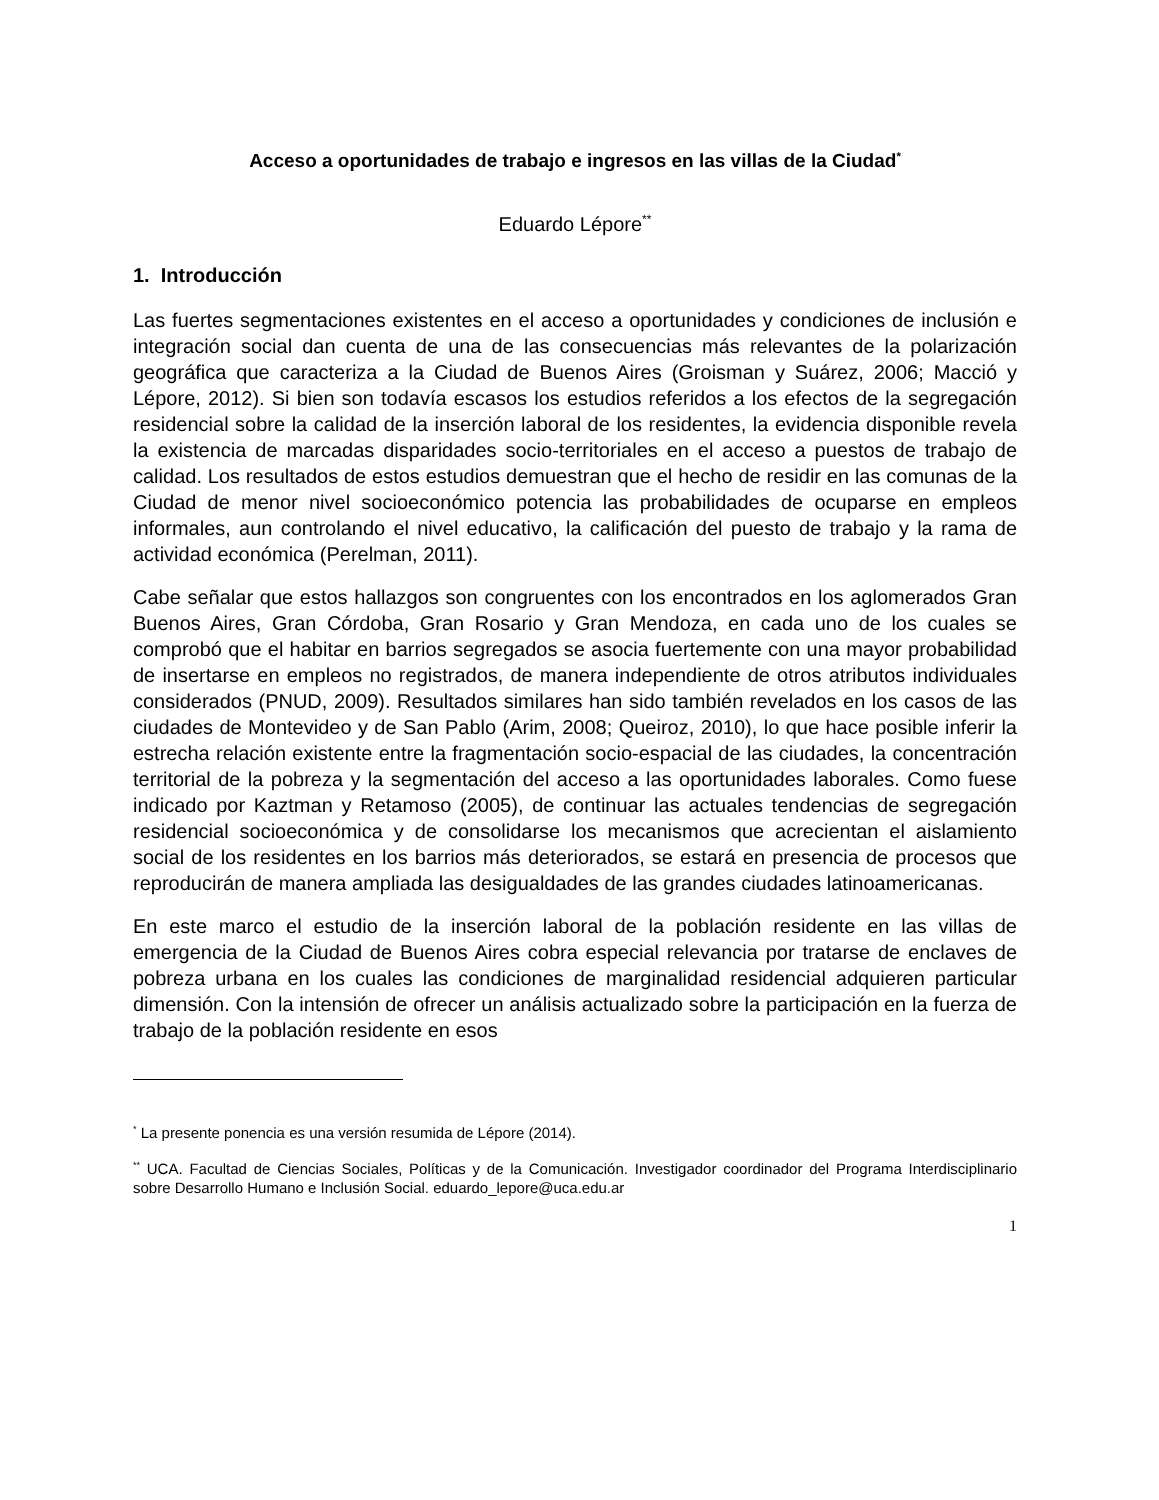Acceso a oportunidades de trabajo e ingresos en las villas de la Ciudad<sup>*</sup>
Eduardo Lépore<sup>**</sup>
1. Introducción
Las fuertes segmentaciones existentes en el acceso a oportunidades y condiciones de inclusión e integración social dan cuenta de una de las consecuencias más relevantes de la polarización geográfica que caracteriza a la Ciudad de Buenos Aires (Groisman y Suárez, 2006; Macció y Lépore, 2012). Si bien son todavía escasos los estudios referidos a los efectos de la segregación residencial sobre la calidad de la inserción laboral de los residentes, la evidencia disponible revela la existencia de marcadas disparidades socio-territoriales en el acceso a puestos de trabajo de calidad. Los resultados de estos estudios demuestran que el hecho de residir en las comunas de la Ciudad de menor nivel socioeconómico potencia las probabilidades de ocuparse en empleos informales, aun controlando el nivel educativo, la calificación del puesto de trabajo y la rama de actividad económica (Perelman, 2011).
Cabe señalar que estos hallazgos son congruentes con los encontrados en los aglomerados Gran Buenos Aires, Gran Córdoba, Gran Rosario y Gran Mendoza, en cada uno de los cuales se comprobó que el habitar en barrios segregados se asocia fuertemente con una mayor probabilidad de insertarse en empleos no registrados, de manera independiente de otros atributos individuales considerados (PNUD, 2009). Resultados similares han sido también revelados en los casos de las ciudades de Montevideo y de San Pablo (Arim, 2008; Queiroz, 2010), lo que hace posible inferir la estrecha relación existente entre la fragmentación socio-espacial de las ciudades, la concentración territorial de la pobreza y la segmentación del acceso a las oportunidades laborales. Como fuese indicado por Kaztman y Retamoso (2005), de continuar las actuales tendencias de segregación residencial socioeconómica y de consolidarse los mecanismos que acrecientan el aislamiento social de los residentes en los barrios más deteriorados, se estará en presencia de procesos que reproducirán de manera ampliada las desigualdades de las grandes ciudades latinoamericanas.
En este marco el estudio de la inserción laboral de la población residente en las villas de emergencia de la Ciudad de Buenos Aires cobra especial relevancia por tratarse de enclaves de pobreza urbana en los cuales las condiciones de marginalidad residencial adquieren particular dimensión. Con la intensión de ofrecer un análisis actualizado sobre la participación en la fuerza de trabajo de la población residente en esos
<sup>*</sup> La presente ponencia es una versión resumida de Lépore (2014).
<sup>**</sup> UCA. Facultad de Ciencias Sociales, Políticas y de la Comunicación. Investigador coordinador del Programa Interdisciplinario sobre Desarrollo Humano e Inclusión Social. eduardo_lepore@uca.edu.ar
1